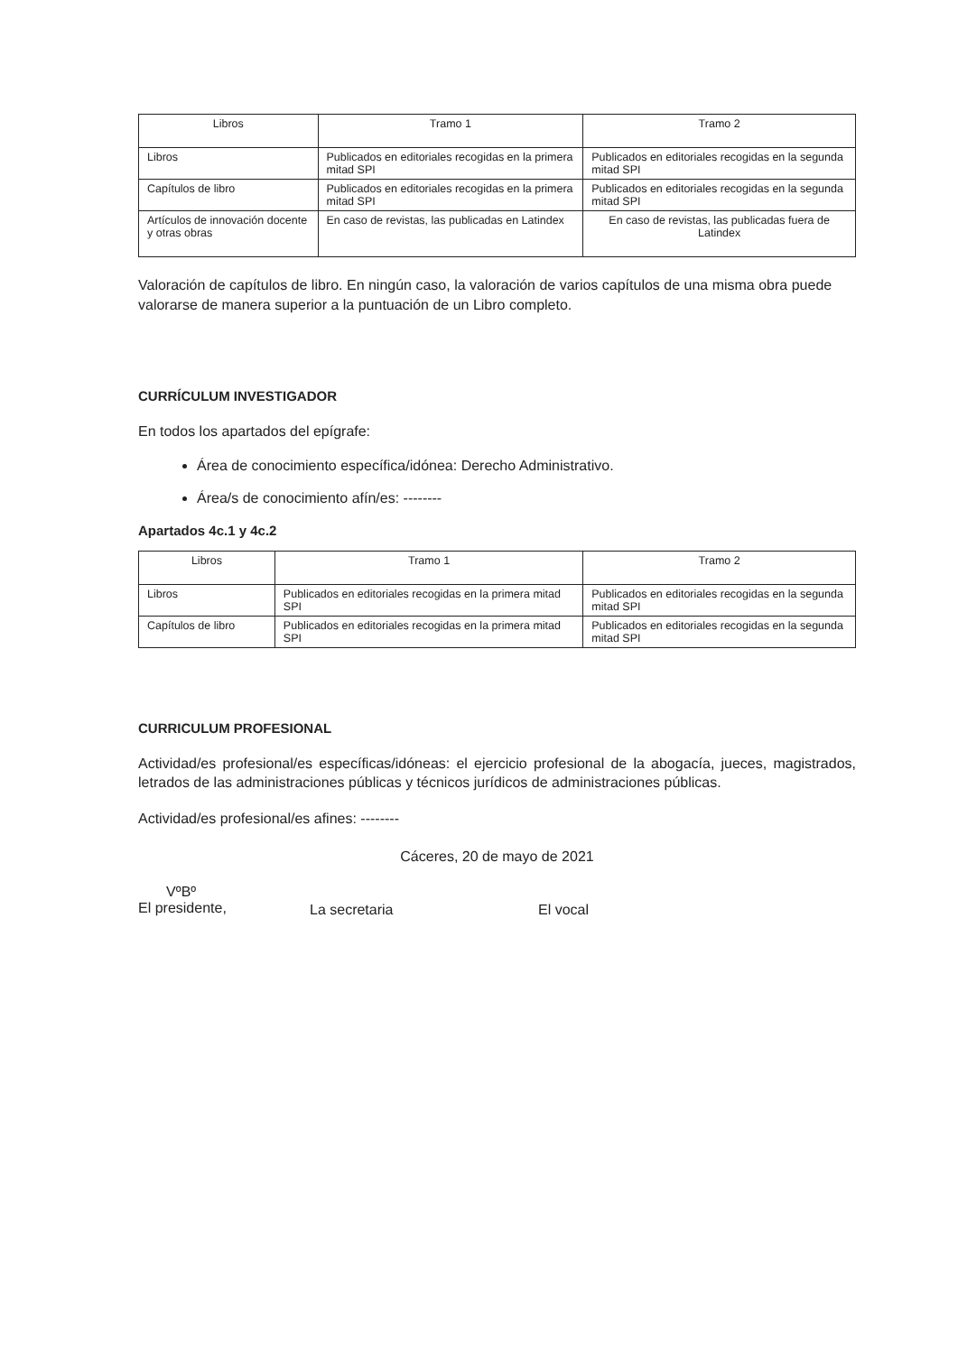| Libros | Tramo 1 | Tramo 2 |
| --- | --- | --- |
| Libros | Publicados en editoriales recogidas en la primera mitad SPI | Publicados en editoriales recogidas en la segunda mitad SPI |
| Capítulos de libro | Publicados en editoriales recogidas en la primera mitad SPI | Publicados en editoriales recogidas en la segunda mitad SPI |
| Artículos de innovación docente y otras obras | En caso de revistas, las publicadas en Latindex | En caso de revistas, las publicadas fuera de Latindex |
Valoración de capítulos de libro. En ningún caso, la valoración de varios capítulos de una misma obra puede valorarse de manera superior a la puntuación de un Libro completo.
CURRÍCULUM INVESTIGADOR
En todos los apartados del epígrafe:
Área de conocimiento específica/idónea: Derecho Administrativo.
Área/s de conocimiento afín/es: --------
Apartados 4c.1 y 4c.2
| Libros | Tramo 1 | Tramo 2 |
| --- | --- | --- |
| Libros | Publicados en editoriales recogidas en la primera mitad SPI | Publicados en editoriales recogidas en la segunda mitad SPI |
| Capítulos de libro | Publicados en editoriales recogidas en la primera mitad SPI | Publicados en editoriales recogidas en la segunda mitad SPI |
CURRICULUM PROFESIONAL
Actividad/es profesional/es específicas/idóneas: el ejercicio profesional de la abogacía, jueces, magistrados, letrados de las administraciones públicas y técnicos jurídicos de administraciones públicas.
Actividad/es profesional/es afines: --------
Cáceres, 20 de mayo de 2021
VºBº
El presidente,
La secretaria El vocal